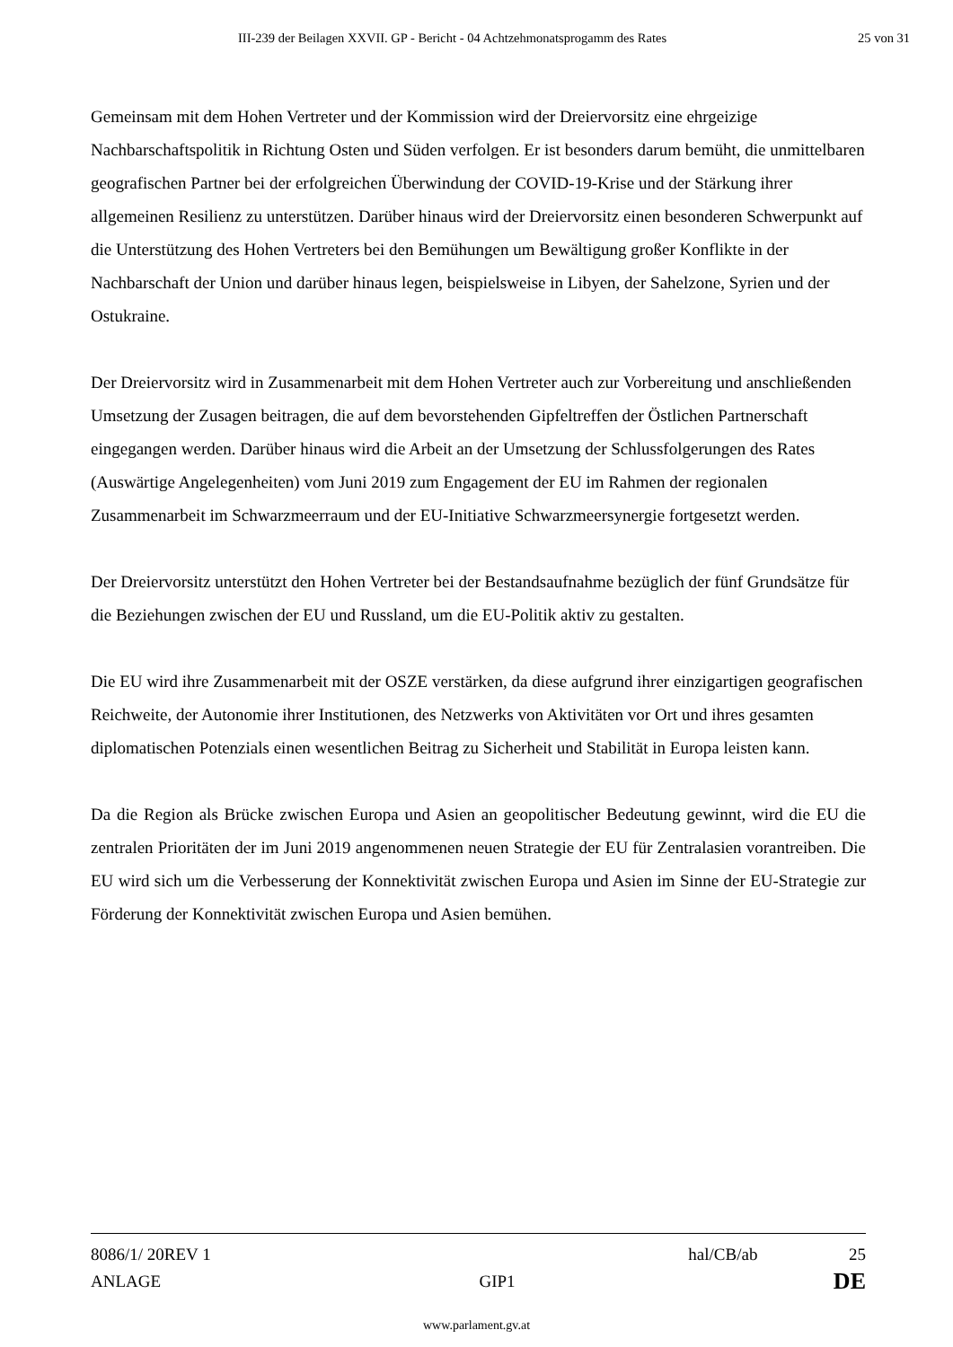III-239 der Beilagen XXVII. GP - Bericht - 04 Achtzehmonatsprogamm des Rates 25 von 31
Gemeinsam mit dem Hohen Vertreter und der Kommission wird der Dreiervorsitz eine ehrgeizige Nachbarschaftspolitik in Richtung Osten und Süden verfolgen. Er ist besonders darum bemüht, die unmittelbaren geografischen Partner bei der erfolgreichen Überwindung der COVID-19-Krise und der Stärkung ihrer allgemeinen Resilienz zu unterstützen. Darüber hinaus wird der Dreiervorsitz einen besonderen Schwerpunkt auf die Unterstützung des Hohen Vertreters bei den Bemühungen um Bewältigung großer Konflikte in der Nachbarschaft der Union und darüber hinaus legen, beispielsweise in Libyen, der Sahelzone, Syrien und der Ostukraine.
Der Dreiervorsitz wird in Zusammenarbeit mit dem Hohen Vertreter auch zur Vorbereitung und anschließenden Umsetzung der Zusagen beitragen, die auf dem bevorstehenden Gipfeltreffen der Östlichen Partnerschaft eingegangen werden. Darüber hinaus wird die Arbeit an der Umsetzung der Schlussfolgerungen des Rates (Auswärtige Angelegenheiten) vom Juni 2019 zum Engagement der EU im Rahmen der regionalen Zusammenarbeit im Schwarzmeerraum und der EU-Initiative Schwarzmeersynergie fortgesetzt werden.
Der Dreiervorsitz unterstützt den Hohen Vertreter bei der Bestandsaufnahme bezüglich der fünf Grundsätze für die Beziehungen zwischen der EU und Russland, um die EU-Politik aktiv zu gestalten.
Die EU wird ihre Zusammenarbeit mit der OSZE verstärken, da diese aufgrund ihrer einzigartigen geografischen Reichweite, der Autonomie ihrer Institutionen, des Netzwerks von Aktivitäten vor Ort und ihres gesamten diplomatischen Potenzials einen wesentlichen Beitrag zu Sicherheit und Stabilität in Europa leisten kann.
Da die Region als Brücke zwischen Europa und Asien an geopolitischer Bedeutung gewinnt, wird die EU die zentralen Prioritäten der im Juni 2019 angenommenen neuen Strategie der EU für Zentralasien vorantreiben. Die EU wird sich um die Verbesserung der Konnektivität zwischen Europa und Asien im Sinne der EU-Strategie zur Förderung der Konnektivität zwischen Europa und Asien bemühen.
8086/1/ 20REV 1 hal/CB/ab 25
ANLAGE GIP1 DE
www.parlament.gv.at